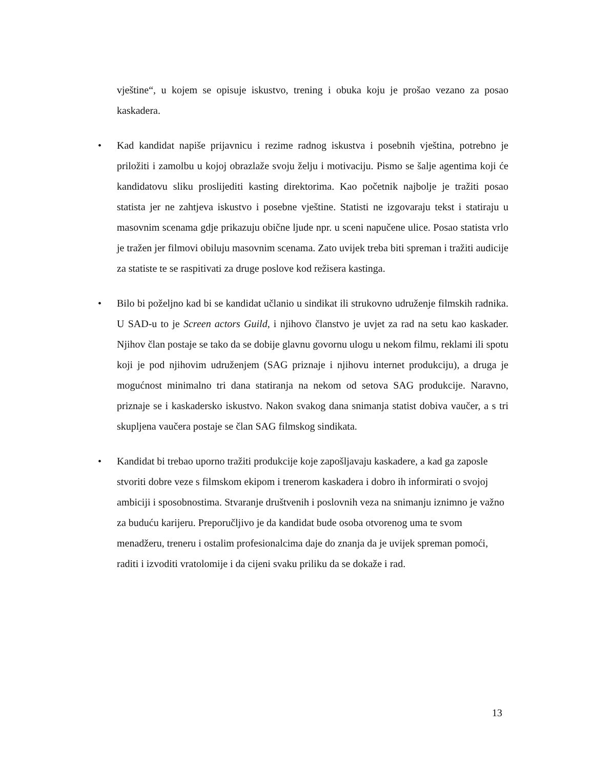vještine“, u kojem se opisuje iskustvo, trening i obuka koju je prošao vezano za posao kaskadera.
• Kad kandidat napiše prijavnicu i rezime radnog iskustva i posebnih vještina, potrebno je priložiti i zamolbu u kojoj obrazlaže svoju želju i motivaciju. Pismo se šalje agentima koji će kandidatovu sliku proslijediti kasting direktorima. Kao početnik najbolje je tražiti posao statista jer ne zahtjeva iskustvo i posebne vještine. Statisti ne izgovaraju tekst i statiraju u masovnim scenama gdje prikazuju obične ljude npr. u sceni napučene ulice. Posao statista vrlo je tražen jer filmovi obiluju masovnim scenama. Zato uvijek treba biti spreman i tražiti audicije za statiste te se raspitivati za druge poslove kod režisera kastinga.
• Bilo bi poželjno kad bi se kandidat učlanio u sindikat ili strukovno udruženje filmskih radnika. U SAD-u to je Screen actors Guild, i njihovo članstvo je uvjet za rad na setu kao kaskader. Njihov član postaje se tako da se dobije glavnu govornu ulogu u nekom filmu, reklami ili spotu koji je pod njihovim udruženjem (SAG priznaje i njihovu internet produkciju), a druga je mogućnost minimalno tri dana statiranja na nekom od setova SAG produkcije. Naravno, priznaje se i kaskadersko iskustvo. Nakon svakog dana snimanja statist dobiva vaučer, a s tri skupljena vaučera postaje se član SAG filmskog sindikata.
• Kandidat bi trebao uporno tražiti produkcije koje zapošljavaju kaskadere, a kad ga zaposle stvoriti dobre veze s filmskom ekipom i trenerom kaskadera i dobro ih informirati o svojoj ambiciji i sposobnostima. Stvaranje društvenih i poslovnih veza na snimanju iznimno je važno za buduću karijeru. Preporučljivo je da kandidat bude osoba otvorenog uma te svom menadžeru, treneru i ostalim profesionalcima daje do znanja da je uvijek spreman pomoći, raditi i izvoditi vratolomije i da cijeni svaku priliku da se dokaže i rad.
13